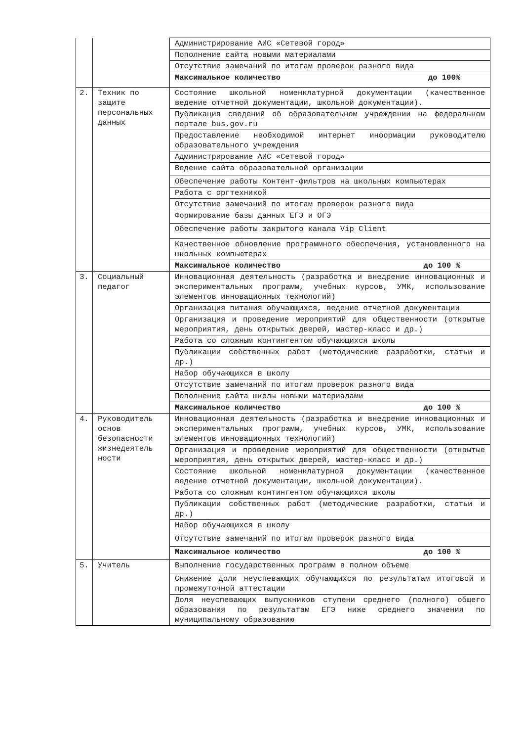| | | Администрирование АИС «Сетевой город» |
| | | Пополнение сайта новыми материалами |
| | | Отсутствие замечаний по итогам проверок разного вида |
| | | Максимальное количество до 100% |
| 2. | Техник по защите персональных данных | Состояние школьной номенклатурной документации (качественное ведение отчетной документации, школьной документации). |
| | | Публикация сведений об образовательном учреждении на федеральном портале bus.gov.ru |
| | | Предоставление необходимой интернет информации руководителю образовательного учреждения |
| | | Администрирование АИС «Сетевой город» |
| | | Ведение сайта образовательной организации |
| | | Обеспечение работы Контент-фильтров на школьных компьютерах |
| | | Работа с оргтехникой |
| | | Отсутствие замечаний по итогам проверок разного вида |
| | | Формирование базы данных ЕГЭ и ОГЭ |
| | | Обеспечение работы закрытого канала Vip Client |
| | | Качественное обновление программного обеспечения, установленного на школьных компьютерах |
| | | Максимальное количество до 100 % |
| 3. | Социальный педагог | Инновационная деятельность (разработка и внедрение инновационных и экспериментальных программ, учебных курсов, УМК, использование элементов инновационных технологий) |
| | | Организация питания обучающихся, ведение отчетной документации |
| | | Организация и проведение мероприятий для общественности (открытые мероприятия, день открытых дверей, мастер-класс и др.) |
| | | Работа со сложным контингентом обучающихся школы |
| | | Публикации собственных работ (методические разработки, статьи и др.) |
| | | Набор обучающихся в школу |
| | | Отсутствие замечаний по итогам проверок разного вида |
| | | Пополнение сайта школы новыми материалами |
| | | Максимальное количество до 100 % |
| 4. | Руководитель основ безопасности жизнедеятель ности | Инновационная деятельность (разработка и внедрение инновационных и экспериментальных программ, учебных курсов, УМК, использование элементов инновационных технологий) |
| | | Организация и проведение мероприятий для общественности (открытые мероприятия, день открытых дверей, мастер-класс и др.) |
| | | Состояние школьной номенклатурной документации (качественное ведение отчетной документации, школьной документации). |
| | | Работа со сложным контингентом обучающихся школы |
| | | Публикации собственных работ (методические разработки, статьи и др.) |
| | | Набор обучающихся в школу |
| | | Отсутствие замечаний по итогам проверок разного вида |
| | | Максимальное количество до 100 % |
| 5. | Учитель | Выполнение государственных программ в полном объеме |
| | | Снижение доли неуспевающих обучающихся по результатам итоговой и промежуточной аттестации |
| | | Доля неуспевающих выпускников ступени среднего (полного) общего образования по результатам ЕГЭ ниже среднего значения по муниципальному образованию |